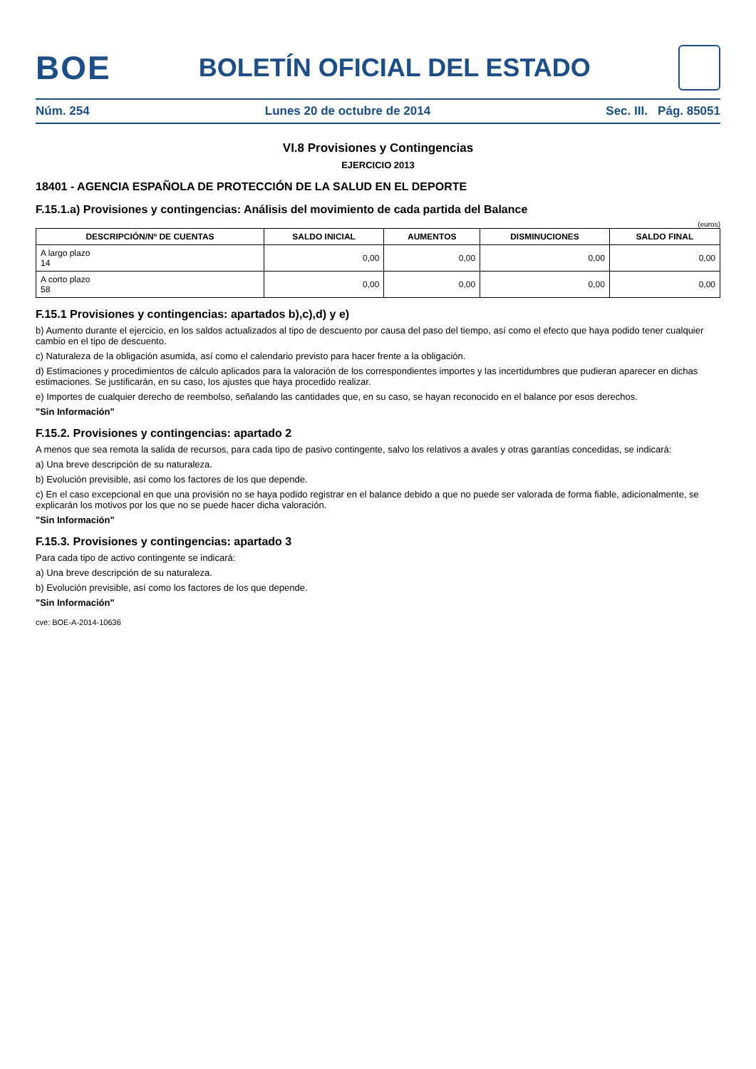BOE
BOLETÍN OFICIAL DEL ESTADO
Núm. 254 Lunes 20 de octubre de 2014 Sec. III. Pág. 85051
VI.8 Provisiones y Contingencias
EJERCICIO 2013
18401 - AGENCIA ESPAÑOLA DE PROTECCIÓN DE LA SALUD EN EL DEPORTE
F.15.1.a) Provisiones y contingencias: Análisis del movimiento de cada partida del Balance
(euros)
| DESCRIPCIÓN/Nº DE CUENTAS | SALDO INICIAL | AUMENTOS | DISMINUCIONES | SALDO FINAL |
| --- | --- | --- | --- | --- |
| A largo plazo 14 | 0,00 | 0,00 | 0,00 | 0,00 |
| A corto plazo 58 | 0,00 | 0,00 | 0,00 | 0,00 |
F.15.1 Provisiones y contingencias: apartados b),c),d) y e)
b) Aumento durante el ejercicio, en los saldos actualizados al tipo de descuento por causa del paso del tiempo, así como el efecto que haya podido tener cualquier cambio en el tipo de descuento.
c) Naturaleza de la obligación asumida, así como el calendario previsto para hacer frente a la obligación.
d) Estimaciones y procedimientos de cálculo aplicados para la valoración de los correspondientes importes y las incertidumbres que pudieran aparecer en dichas estimaciones. Se justificarán, en su caso, los ajustes que haya procedido realizar.
e) Importes de cualquier derecho de reembolso, señalando las cantidades que, en su caso, se hayan reconocido en el balance por esos derechos.
"Sin Información"
F.15.2. Provisiones y contingencias: apartado 2
A menos que sea remota la salida de recursos, para cada tipo de pasivo contingente, salvo los relativos a avales y otras garantías concedidas, se indicará:
a) Una breve descripción de su naturaleza.
b) Evolución previsible, así como los factores de los que depende.
c) En el caso excepcional en que una provisión no se haya podido registrar en el balance debido a que no puede ser valorada de forma fiable, adicionalmente, se explicarán los motivos por los que no se puede hacer dicha valoración.
"Sin Información"
F.15.3. Provisiones y contingencias: apartado 3
Para cada tipo de activo contingente se indicará:
a) Una breve descripción de su naturaleza.
b) Evolución previsible, así como los factores de los que depende.
"Sin Información"
cve: BOE-A-2014-10636